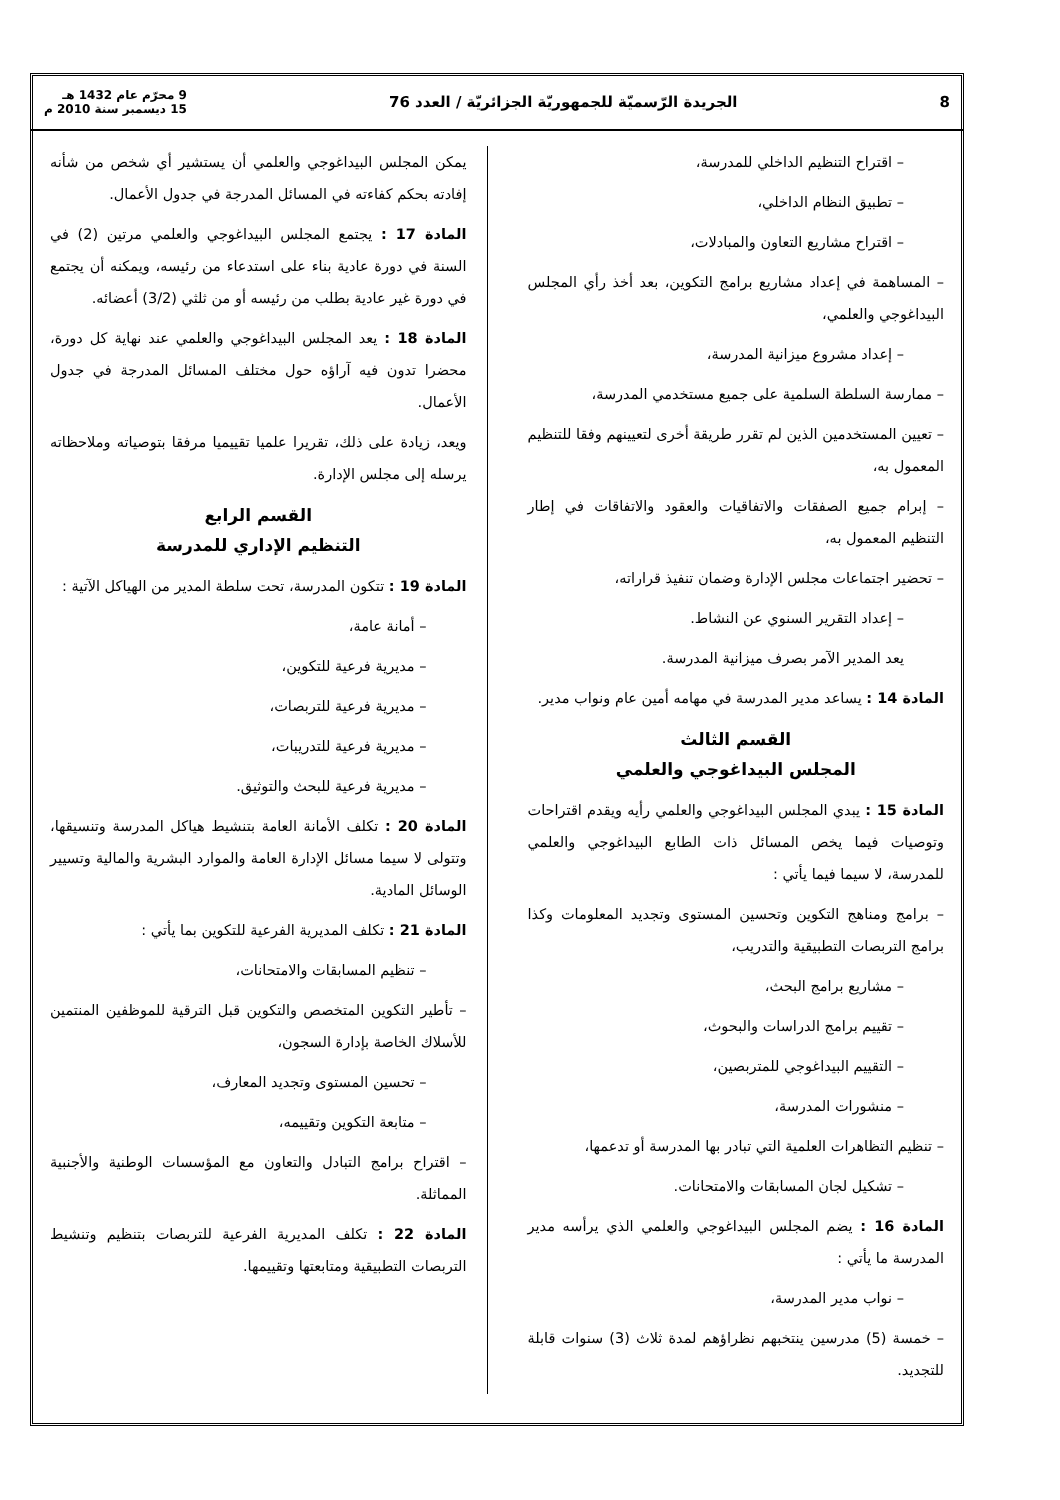8 الجريدة الرّسميّة للجمهوريّة الجزائريّة / العدد 76 9 محرّم عام 1432 هـ
15 ديسمبر سنة 2010 م
– اقتراح التنظيم الداخلي للمدرسة،
– تطبيق النظام الداخلي،
– اقتراح مشاريع التعاون والمبادلات،
– المساهمة في إعداد مشاريع برامج التكوين، بعد أخذ رأي المجلس البيداغوجي والعلمي،
– إعداد مشروع ميزانية المدرسة،
– ممارسة السلطة السلمية على جميع مستخدمي المدرسة،
– تعيين المستخدمين الذين لم تقرر طريقة أخرى لتعيينهم وفقا للتنظيم المعمول به،
– إبرام جميع الصفقات والاتفاقيات والعقود والاتفاقات في إطار التنظيم المعمول به،
– تحضير اجتماعات مجلس الإدارة وضمان تنفيذ قراراته،
– إعداد التقرير السنوي عن النشاط.
يعد المدير الآمر بصرف ميزانية المدرسة.
المادة 14 : يساعد مدير المدرسة في مهامه أمين عام ونواب مدير.
القسم الثالث
المجلس البيداغوجي والعلمي
المادة 15 : يبدي المجلس البيداغوجي والعلمي رأيه ويقدم اقتراحات وتوصيات فيما يخص المسائل ذات الطابع البيداغوجي والعلمي للمدرسة، لا سيما فيما يأتي :
– برامج ومناهج التكوين وتحسين المستوى وتجديد المعلومات وكذا برامج التربصات التطبيقية والتدريب،
– مشاريع برامج البحث،
– تقييم برامج الدراسات والبحوث،
– التقييم البيداغوجي للمتربصين،
– منشورات المدرسة،
– تنظيم التظاهرات العلمية التي تبادر بها المدرسة أو تدعمها،
– تشكيل لجان المسابقات والامتحانات.
المادة 16 : يضم المجلس البيداغوجي والعلمي الذي يرأسه مدير المدرسة ما يأتي :
– نواب مدير المدرسة،
– خمسة (5) مدرسين ينتخبهم نظراؤهم لمدة ثلاث (3) سنوات قابلة للتجديد.
يمكن المجلس البيداغوجي والعلمي أن يستشير أي شخص من شأنه إفادته بحكم كفاءته في المسائل المدرجة في جدول الأعمال.
المادة 17 : يجتمع المجلس البيداغوجي والعلمي مرتين (2) في السنة في دورة عادية بناء على استدعاء من رئيسه، ويمكنه أن يجتمع في دورة غير عادية بطلب من رئيسه أو من ثلثي (3/2) أعضائه.
المادة 18 : يعد المجلس البيداغوجي والعلمي عند نهاية كل دورة، محضرا تدون فيه آراؤه حول مختلف المسائل المدرجة في جدول الأعمال.
ويعد، زيادة على ذلك، تقريرا علميا تقييميا مرفقا بتوصياته وملاحظاته يرسله إلى مجلس الإدارة.
القسم الرابع
التنظيم الإداري للمدرسة
المادة 19 : تتكون المدرسة، تحت سلطة المدير من الهياكل الآتية :
– أمانة عامة،
– مديرية فرعية للتكوين،
– مديرية فرعية للتربصات،
– مديرية فرعية للتدريبات،
– مديرية فرعية للبحث والتوثيق.
المادة 20 : تكلف الأمانة العامة بتنشيط هياكل المدرسة وتنسيقها، وتتولى لا سيما مسائل الإدارة العامة والموارد البشرية والمالية وتسيير الوسائل المادية.
المادة 21 : تكلف المديرية الفرعية للتكوين بما يأتي :
– تنظيم المسابقات والامتحانات،
– تأطير التكوين المتخصص والتكوين قبل الترقية للموظفين المنتمين للأسلاك الخاصة بإدارة السجون،
– تحسين المستوى وتجديد المعارف،
– متابعة التكوين وتقييمه،
– اقتراح برامج التبادل والتعاون مع المؤسسات الوطنية والأجنبية المماثلة.
المادة 22 : تكلف المديرية الفرعية للتربصات بتنظيم وتنشيط التربصات التطبيقية ومتابعتها وتقييمها.